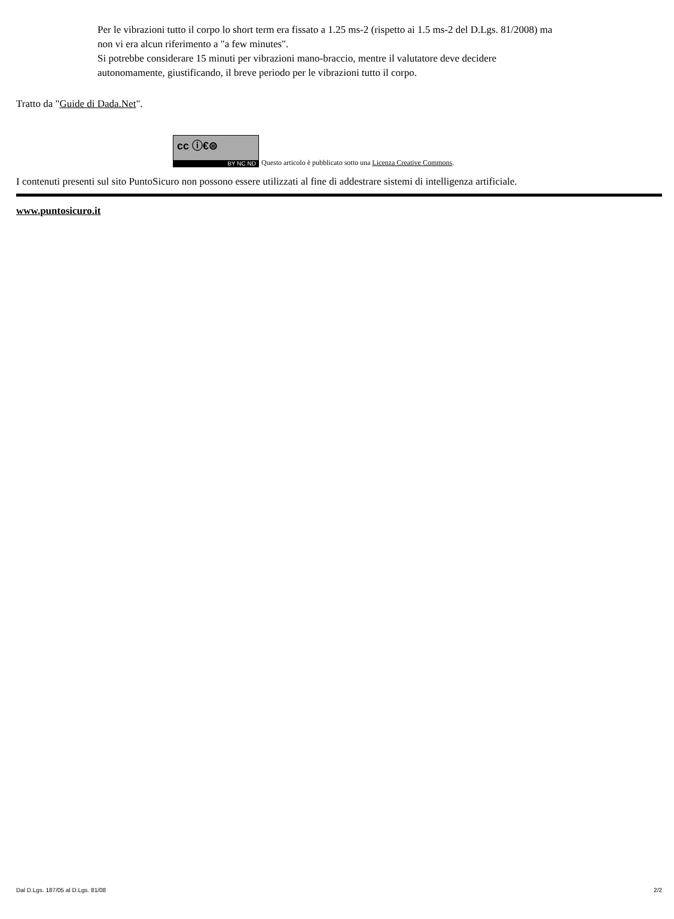Per le vibrazioni tutto il corpo lo short term era fissato a 1.25 ms-2 (rispetto ai 1.5 ms-2 del D.Lgs. 81/2008) ma non vi era alcun riferimento a "a few minutes".
Si potrebbe considerare 15 minuti per vibrazioni mano-braccio, mentre il valutatore deve decidere autonomamente, giustificando, il breve periodo per le vibrazioni tutto il corpo.
Tratto da "Guide di Dada.Net".
cc ⓘ€⊜
BY NC ND
Questo articolo è pubblicato sotto una Licenza Creative Commons.
I contenuti presenti sul sito PuntoSicuro non possono essere utilizzati al fine di addestrare sistemi di intelligenza artificiale.
www.puntosicuro.it
Dal D.Lgs. 187/05 al D.Lgs. 81/08 2/2